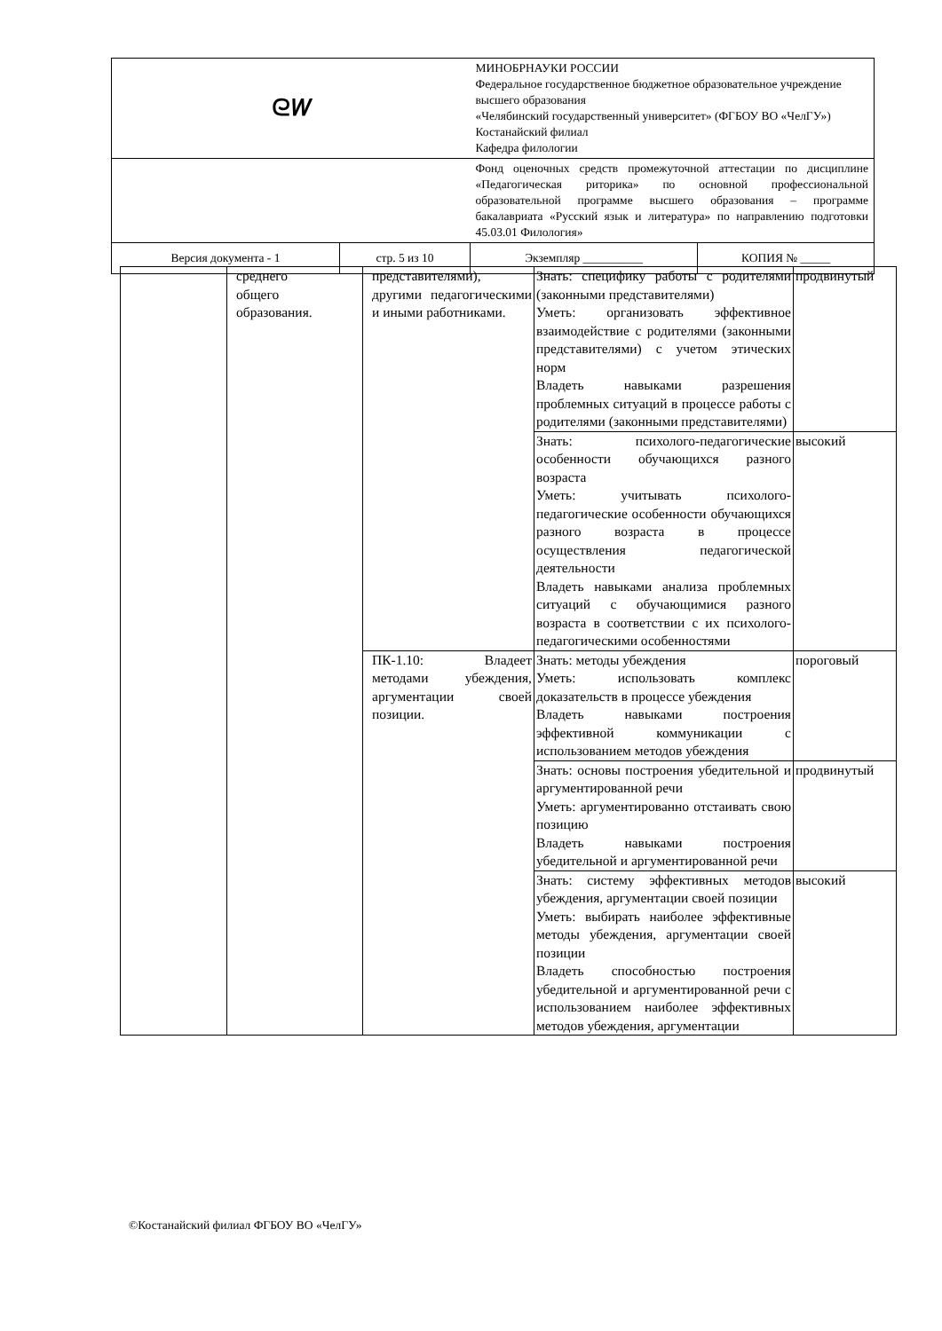| ᘓ𝑊 | | МИНОБРНАУКИ РОССИИ Федеральное государственное бюджетное образовательное учреждение высшего образования «Челябинский государственный университет» (ФГБОУ ВО «ЧелГУ») Костанайский филиал Кафедра филологии | |
| | | Фонд оценочных средств промежуточной аттестации по дисциплине «Педагогическая риторика» по основной профессиональной образовательной программе высшего образования – программе бакалавриата «Русский язык и литература» по направлению подготовки 45.03.01 Филология» | |
| Версия документа - 1 | стр. 5 из 10 | Экземпляр __________ | КОПИЯ № _____ |
| | среднего общего образования. | представителями), другими педагогическими и иными работниками. | Знать: специфику работы с родителями (законными представителями) Уметь: организовать эффективное взаимодействие с родителями (законными представителями) с учетом этических норм Владеть навыками разрешения проблемных ситуаций в процессе работы с родителями (законными представителями) | продвинутый |
| | | | Знать: психолого-педагогические особенности обучающихся разного возраста Уметь: учитывать психолого-педагогические особенности обучающихся разного возраста в процессе осуществления педагогической деятельности Владеть навыками анализа проблемных ситуаций с обучающимися разного возраста в соответствии с их психолого-педагогическими особенностями | высокий |
| | | ПК-1.10: Владеет методами убеждения, аргументации своей позиции. | Знать: методы убеждения Уметь: использовать комплекс доказательств в процессе убеждения Владеть навыками построения эффективной коммуникации с использованием методов убеждения | пороговый |
| | | | Знать: основы построения убедительной и аргументированной речи Уметь: аргументированно отстаивать свою позицию Владеть навыками построения убедительной и аргументированной речи | продвинутый |
| | | | Знать: систему эффективных методов убеждения, аргументации своей позиции Уметь: выбирать наиболее эффективные методы убеждения, аргументации своей позиции Владеть способностью построения убедительной и аргументированной речи с использованием наиболее эффективных методов убеждения, аргументации | высокий |
©Костанайский филиал ФГБОУ ВО «ЧелГУ»